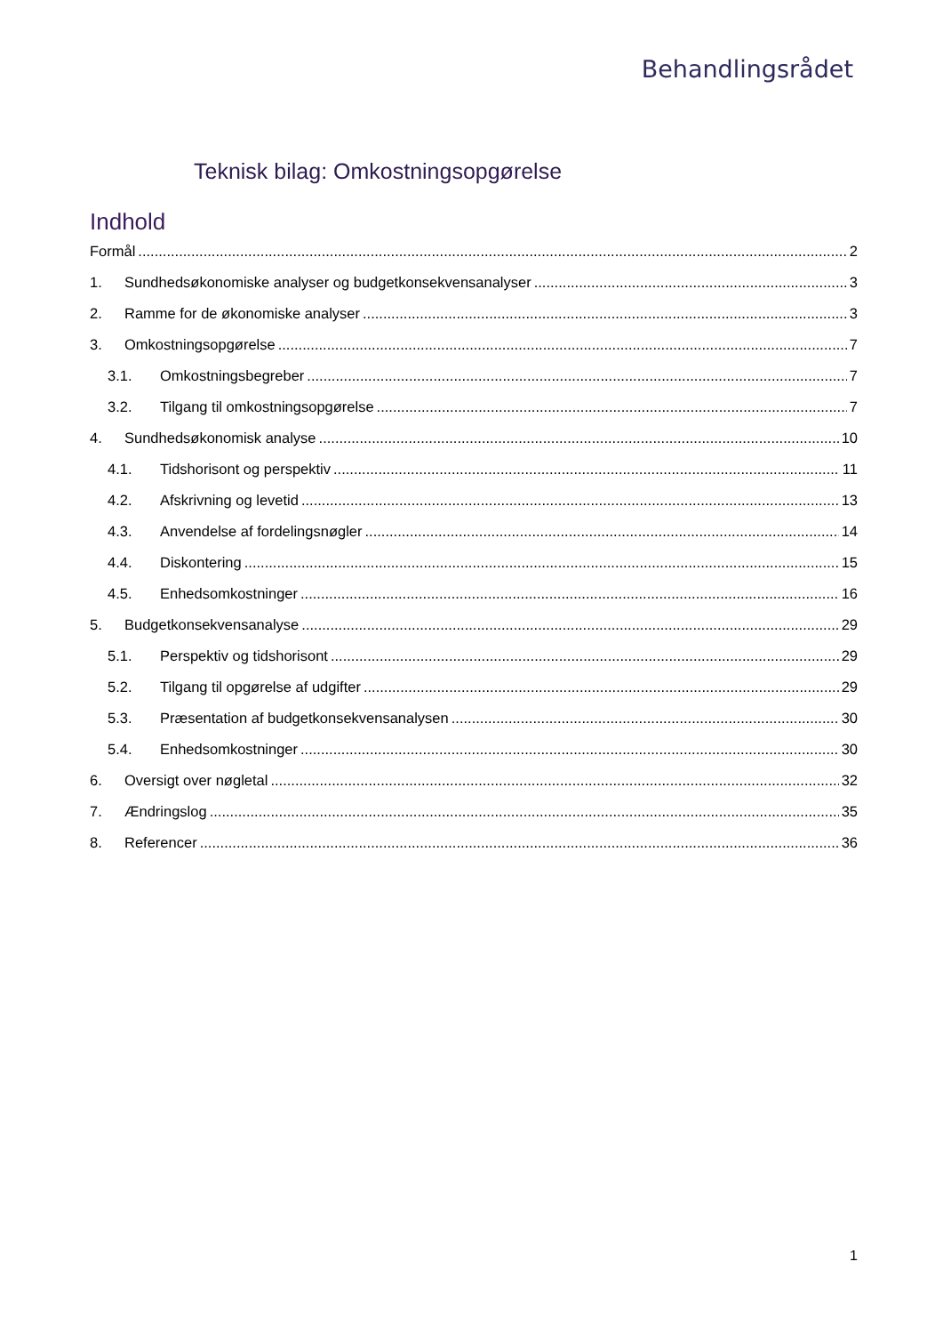Behandlingsrådet
Teknisk bilag: Omkostningsopgørelse
Indhold
Formål 2
1. Sundhedsøkonomiske analyser og budgetkonsekvensanalyser 3
2. Ramme for de økonomiske analyser 3
3. Omkostningsopgørelse 7
3.1. Omkostningsbegreber 7
3.2. Tilgang til omkostningsopgørelse 7
4. Sundhedsøkonomisk analyse 10
4.1. Tidshorisont og perspektiv 11
4.2. Afskrivning og levetid 13
4.3. Anvendelse af fordelingsnøgler 14
4.4. Diskontering 15
4.5. Enhedsomkostninger 16
5. Budgetkonsekvensanalyse 29
5.1. Perspektiv og tidshorisont 29
5.2. Tilgang til opgørelse af udgifter 29
5.3. Præsentation af budgetkonsekvensanalysen 30
5.4. Enhedsomkostninger 30
6. Oversigt over nøgletal 32
7. Ændringslog 35
8. Referencer 36
1